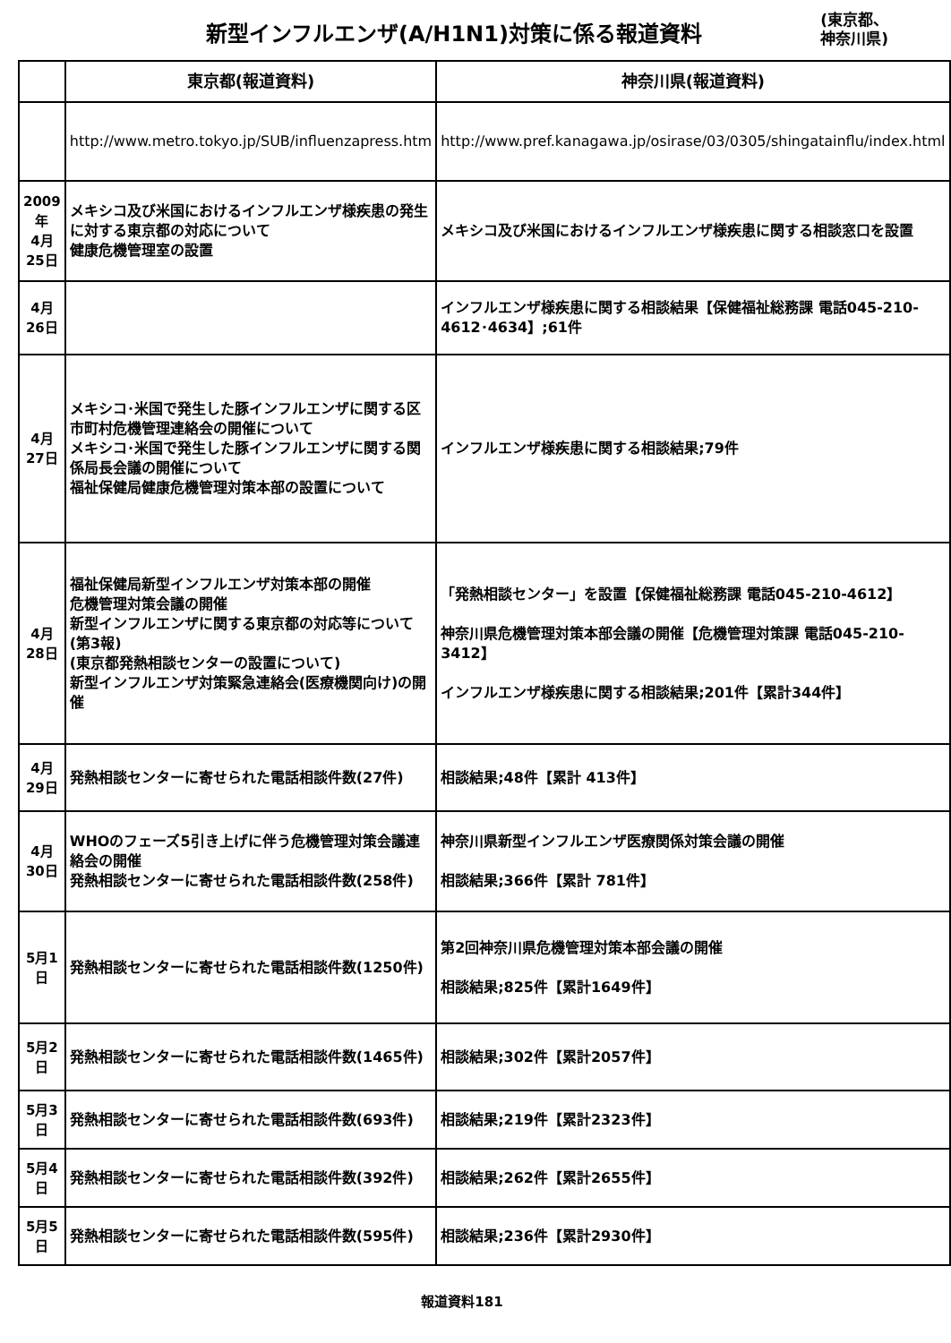新型インフルエンザ(A/H1N1)対策に係る報道資料
(東京都、
神奈川県)
| | 東京都(報道資料) | 神奈川県(報道資料) |
| --- | --- | --- |
| | http://www.metro.tokyo.jp/SUB/influenzapress.htm | http://www.pref.kanagawa.jp/osirase/03/0305/shingatainflu/index.html |
| 2009年 4月25日 | メキシコ及び米国におけるインフルエンザ様疾患の発生に対する東京都の対応について 健康危機管理室の設置 | メキシコ及び米国におけるインフルエンザ様疾患に関する相談窓口を設置 |
| 4月26日 | | インフルエンザ様疾患に関する相談結果【保健福祉総務課 電話045-210-4612･4634】;61件 |
| 4月27日 | メキシコ･米国で発生した豚インフルエンザに関する区市町村危機管理連絡会の開催について メキシコ･米国で発生した豚インフルエンザに関する関係局長会議の開催について 福祉保健局健康危機管理対策本部の設置について | インフルエンザ様疾患に関する相談結果;79件 |
| 4月28日 | 福祉保健局新型インフルエンザ対策本部の開催 危機管理対策会議の開催 新型インフルエンザに関する東京都の対応等について(第3報) (東京都発熱相談センターの設置について) 新型インフルエンザ対策緊急連絡会(医療機関向け)の開催 | 「発熱相談センター」を設置【保健福祉総務課 電話045-210-4612】 神奈川県危機管理対策本部会議の開催【危機管理対策課 電話045-210-3412】 インフルエンザ様疾患に関する相談結果;201件【累計344件】 |
| 4月29日 | 発熱相談センターに寄せられた電話相談件数(27件) | 相談結果;48件【累計 413件】 |
| 4月30日 | WHOのフェーズ5引き上げに伴う危機管理対策会議連絡会の開催 発熱相談センターに寄せられた電話相談件数(258件) | 神奈川県新型インフルエンザ医療関係対策会議の開催 相談結果;366件【累計 781件】 |
| 5月1日 | 発熱相談センターに寄せられた電話相談件数(1250件) | 第2回神奈川県危機管理対策本部会議の開催 相談結果;825件【累計1649件】 |
| 5月2日 | 発熱相談センターに寄せられた電話相談件数(1465件) | 相談結果;302件【累計2057件】 |
| 5月3日 | 発熱相談センターに寄せられた電話相談件数(693件) | 相談結果;219件【累計2323件】 |
| 5月4日 | 発熱相談センターに寄せられた電話相談件数(392件) | 相談結果;262件【累計2655件】 |
| 5月5日 | 発熱相談センターに寄せられた電話相談件数(595件) | 相談結果;236件【累計2930件】 |
報道資料181